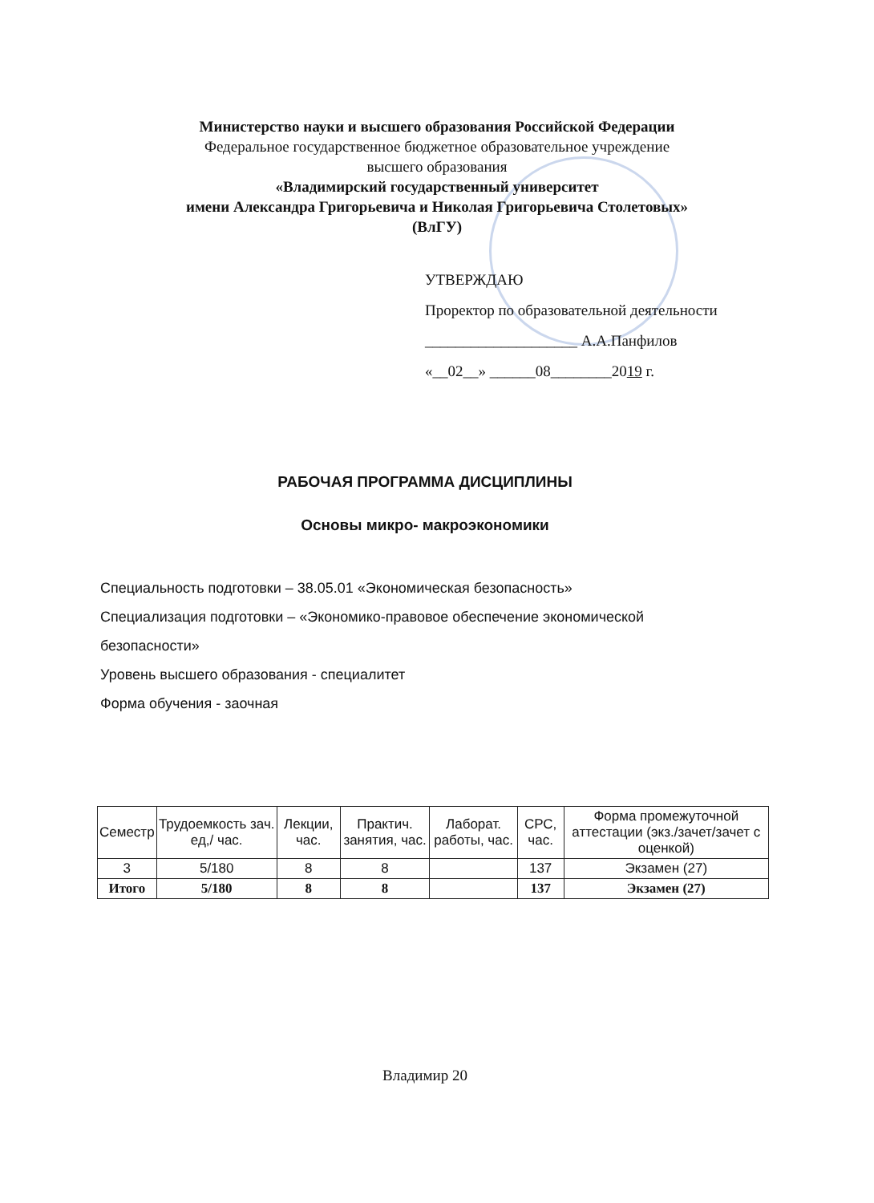Министерство науки и высшего образования Российской Федерации
Федеральное государственное бюджетное образовательное учреждение
высшего образования
«Владимирский государственный университет
имени Александра Григорьевича и Николая Григорьевича Столетовых»
(ВлГУ)
УТВЕРЖДАЮ
Проректор по образовательной деятельности
____________________ А.А.Панфилов
«__02__» ______08________2019 г.
РАБОЧАЯ ПРОГРАММА ДИСЦИПЛИНЫ
Основы микро- макроэкономики
Специальность подготовки – 38.05.01 «Экономическая безопасность»
Специализация подготовки – «Экономико-правовое обеспечение экономической безопасности»
Уровень высшего образования - специалитет
Форма обучения - заочная
| Семестр | Трудоемкость зач. ед,/ час. | Лекции, час. | Практич. занятия, час. | Лаборат. работы, час. | СРС, час. | Форма промежуточной аттестации (экз./зачет/зачет с оценкой) |
| --- | --- | --- | --- | --- | --- | --- |
| 3 | 5/180 | 8 | 8 | | 137 | Экзамен (27) |
| Итого | 5/180 | 8 | 8 | | 137 | Экзамен (27) |
Владимир 20